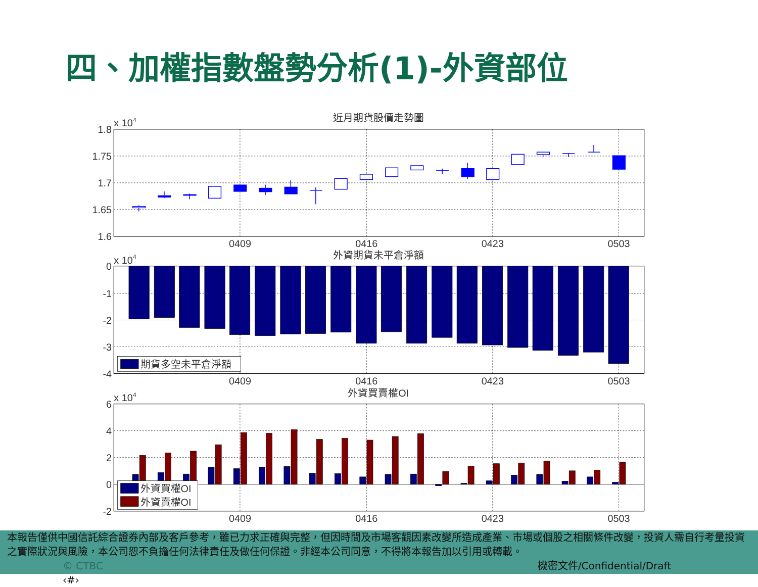四、加權指數盤勢分析(1)-外資部位
近月期貨股價走勢圖
x 104
1.8
1.75
1.7
1.65
1.6
0409
0416
0423
0503
外資期貨未平倉淨額
x 104
0
-1
-2
-3
-4
0409
0416
0423
0503
外資買賣權OI
x 104
6
4
2
0
-2
0409
0416
0423
0503
期貨多空未平倉淨額
外資買權OI
外資賣權OI
本報告僅供中國信託綜合證券內部及客戶參考，雖已力求正確與完整，但因時間及市場客觀因素改變所造成產業、市場或個股之相關條件改變，投資人需自行考量投資之實際狀況與風險，本公司恕不負擔任何法律責任及做任何保證。非經本公司同意，不得將本報告加以引用或轉載。
© CTBC 機密文件/Confidential/Draft ‹#›